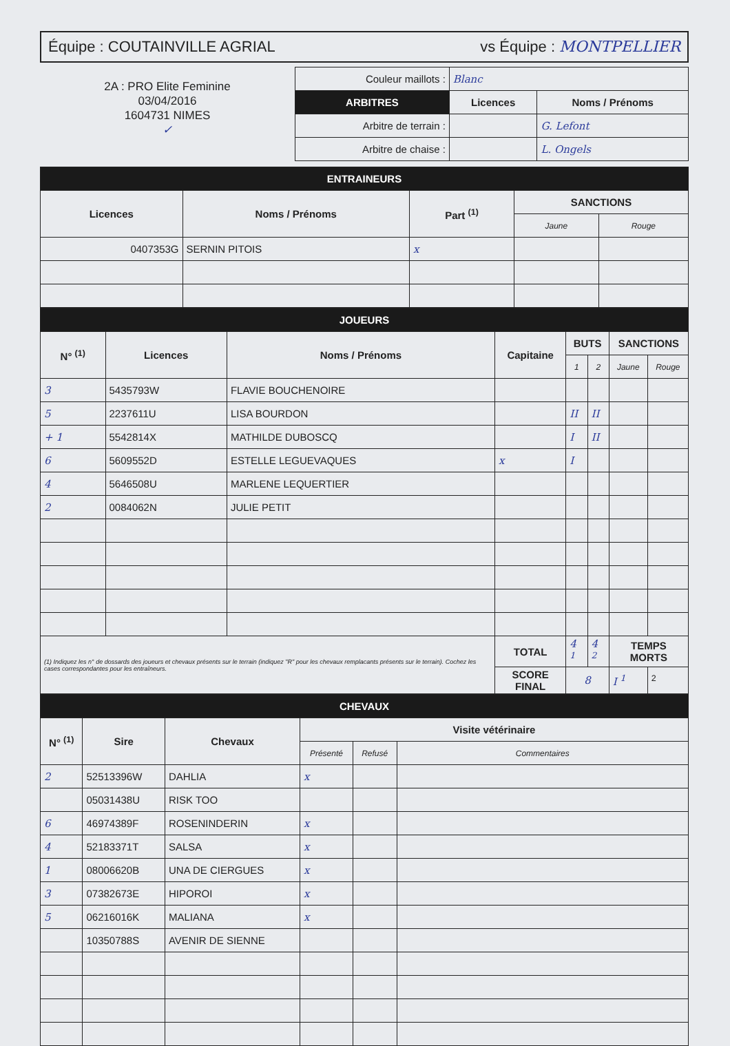Équipe : COUTAINVILLE AGRIAL vs Équipe : MONTPELLIER
2A : PRO Elite Feminine
03/04/2016
1604731 NIMES
✓
| Couleur maillots : | Blanc | |
| ARBITRES | Licences | Noms / Prénoms |
| Arbitre de terrain : | | G. Lefont |
| Arbitre de chaise : | | L. Ongels |
| ENTRAINEURS | | | | |
| Licences | Noms / Prénoms | Part <sup>(1)</sup> | SANCTIONS | |
| | | | Jaune | Rouge |
| 0407353G | SERNIN PITOIS | x | | |
| JOUEURS | | | | | | | |
| N° <sup>(1)</sup> | Licences | Noms / Prénoms | Capitaine | BUTS | | SANCTIONS | |
| | | | | 1 | 2 | Jaune | Rouge |
| 3 | 5435793W | FLAVIE BOUCHENOIRE | | | | | |
| 5 | 2237611U | LISA BOURDON | | II | II | | |
| + 1 | 5542814X | MATHILDE DUBOSCQ | | I | II | | |
| 6 | 5609552D | ESTELLE LEGUEVAQUES | x | I | | | |
| 4 | 5646508U | MARLENE LEQUERTIER | | | | | |
| 2 | 0084062N | JULIE PETIT | | | | | |
| (1) Indiquez les n° de dossards des joueurs et chevaux présents sur le terrain (indiquez "R" pour les chevaux remplacants présents sur le terrain). Cochez les cases correspondantes pour les entraîneurs. | | | TOTAL | 4 <sup>1</sup> | 4 <sup>2</sup> | TEMPS MORTS | |
| | | | SCORE FINAL | 8 | | I <sup>1</sup> | <sup>2</sup> |
| CHEVAUX | | | | | |
| N° <sup>(1)</sup> | Sire | Chevaux | Visite vétérinaire | | |
| | | | Présenté | Refusé | Commentaires |
| 2 | 52513396W | DAHLIA | x | | |
| | 05031438U | RISK TOO | | | |
| 6 | 46974389F | ROSENINDERIN | x | | |
| 4 | 52183371T | SALSA | x | | |
| 1 | 08006620B | UNA DE CIERGUES | x | | |
| 3 | 07382673E | HIPOROI | x | | |
| 5 | 06216016K | MALIANA | x | | |
| | 10350788S | AVENIR DE SIENNE | | | |